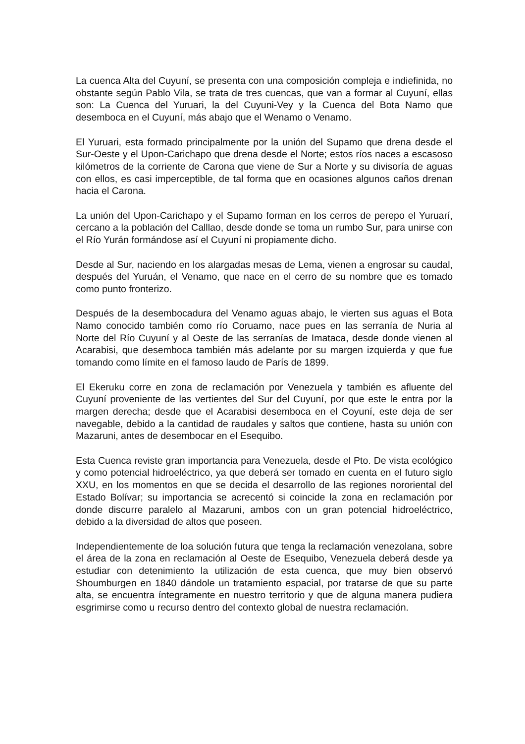La cuenca Alta del Cuyuní, se presenta con una composición compleja e indiefinida, no obstante según Pablo Vila, se trata de tres cuencas, que van a formar al Cuyuní, ellas son: La Cuenca del Yuruari, la del Cuyuni-Vey y la Cuenca del Bota Namo que desemboca en el Cuyuní, más abajo que el Wenamo o Venamo.
El Yuruari, esta formado principalmente por la unión del Supamo que drena desde el Sur-Oeste y el Upon-Carichapo que drena desde el Norte; estos ríos naces a escasoso kilómetros de la corriente de Carona que viene de Sur a Norte y su divisoría de aguas con ellos, es casi imperceptible, de tal forma que en ocasiones algunos caños drenan hacia el Carona.
La unión del Upon-Carichapo y el Supamo forman en los cerros de perepo el Yuruarí, cercano a la población del Calllao, desde donde se toma un rumbo Sur, para unirse con el Río Yurán formándose así el Cuyuní ni propiamente dicho.
Desde al Sur, naciendo en los alargadas mesas de Lema, vienen a engrosar su caudal, después del Yuruán, el Venamo, que nace en el cerro de su nombre que es tomado como punto fronterizo.
Después de la desembocadura del Venamo aguas abajo, le vierten sus aguas el Bota Namo conocido también como río Coruamo, nace pues en las serranía de Nuria al Norte del Río Cuyuní y al Oeste de las serranías de Imataca, desde donde vienen al Acarabisi, que desemboca también más adelante por su margen izquierda y que fue tomando como límite en el famoso laudo de París de 1899.
El Ekeruku corre en zona de reclamación por Venezuela y también es afluente del Cuyuní proveniente de las vertientes del Sur del Cuyuní, por que este le entra por la margen derecha; desde que el Acarabisi desemboca en el Coyuní, este deja de ser navegable, debido a la cantidad de raudales y saltos que contiene, hasta su unión con Mazaruni, antes de desembocar en el Esequibo.
Esta Cuenca reviste gran importancia para Venezuela, desde el Pto. De vista ecológico y como potencial hidroeléctrico, ya que deberá ser tomado en cuenta en el futuro siglo XXU, en los momentos en que se decida el desarrollo de las regiones nororiental del Estado Bolívar; su importancia se acrecentó si coincide la zona en reclamación por donde discurre paralelo al Mazaruni, ambos con un gran potencial hidroeléctrico, debido a la diversidad de altos que poseen.
Independientemente de loa solución futura que tenga la reclamación venezolana, sobre el área de la zona en reclamación al Oeste de Esequibo, Venezuela deberá desde ya estudiar con detenimiento la utilización de esta cuenca, que muy bien observó Shoumburgen en 1840 dándole un tratamiento espacial, por tratarse de que su parte alta, se encuentra íntegramente en nuestro territorio y que de alguna manera pudiera esgrimirse como u recurso dentro del contexto global de nuestra reclamación.